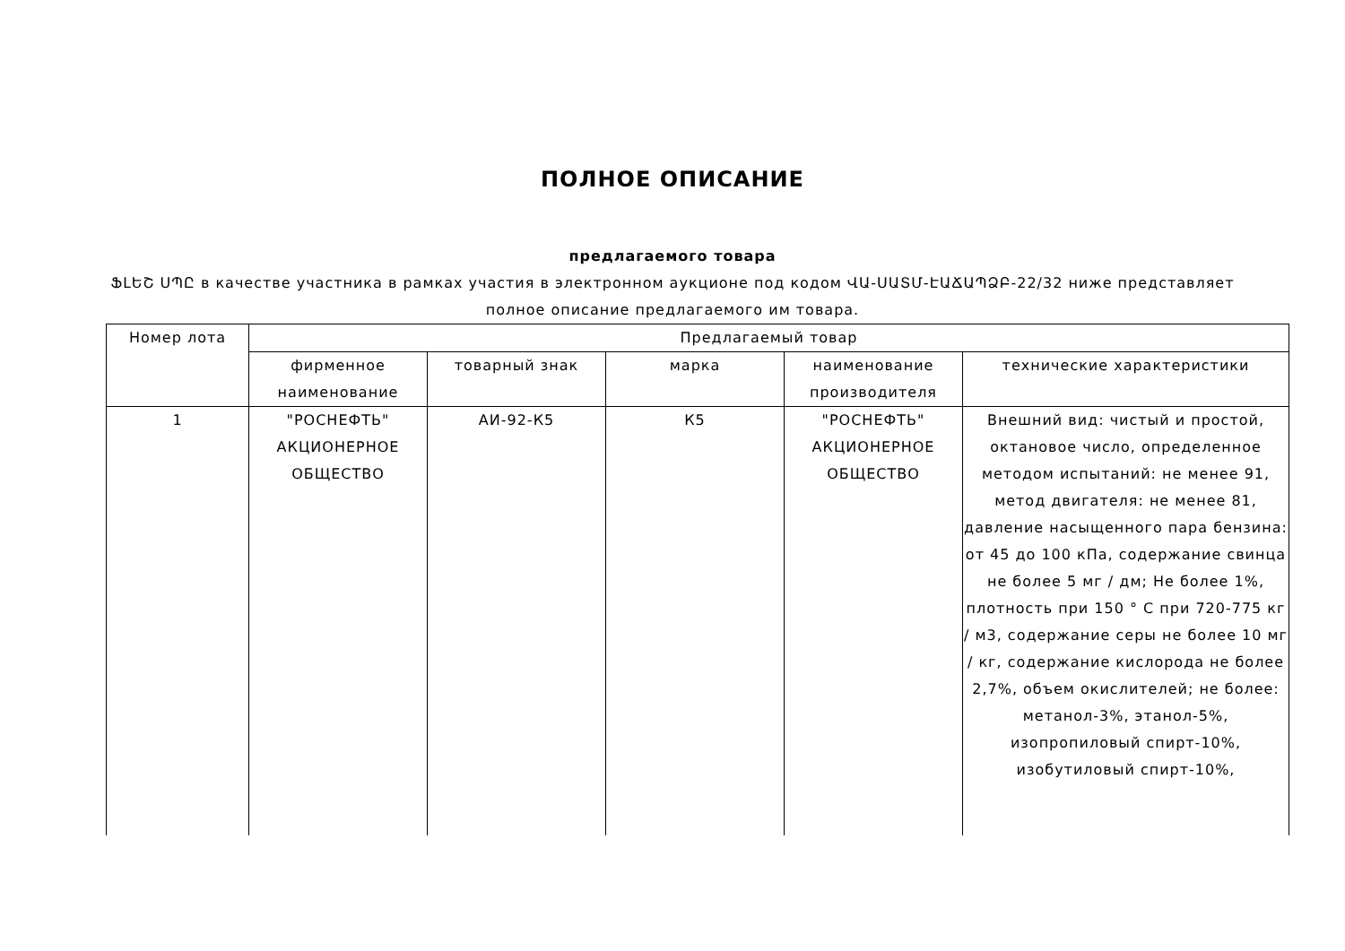ПОЛНОЕ ОПИСАНИЕ
предлагаемого товара
ՖԼԵՇ ՍՊԸ в качестве участника в рамках участия в электронном аукционе под кодом ՎԱ-ՍԱՏՄ-ԷԱՃԱՊՁԲ-22/32 ниже представляет полное описание предлагаемого им товара.
| Номер лота | Предлагаемый товар | | | | |
| --- | --- | --- | --- | --- | --- |
| | фирменное наименование | товарный знак | марка | наименование производителя | технические характеристики |
| 1 | "РОСНЕФТЬ" АКЦИОНЕРНОЕ ОБЩЕСТВО | АИ-92-К5 | К5 | "РОСНЕФТЬ" АКЦИОНЕРНОЕ ОБЩЕСТВО | Внешний вид: чистый и простой, октановое число, определенное методом испытаний: не менее 91, метод двигателя: не менее 81, давление насыщенного пара бензина: от 45 до 100 кПа, содержание свинца не более 5 мг / дм; Не более 1%, плотность при 150 ° С при 720-775 кг / м3, содержание серы не более 10 мг / кг, содержание кислорода не более 2,7%, объем окислителей; не более: метанол-3%, этанол-5%, изопропиловый спирт-10%, изобутиловый спирт-10%, |